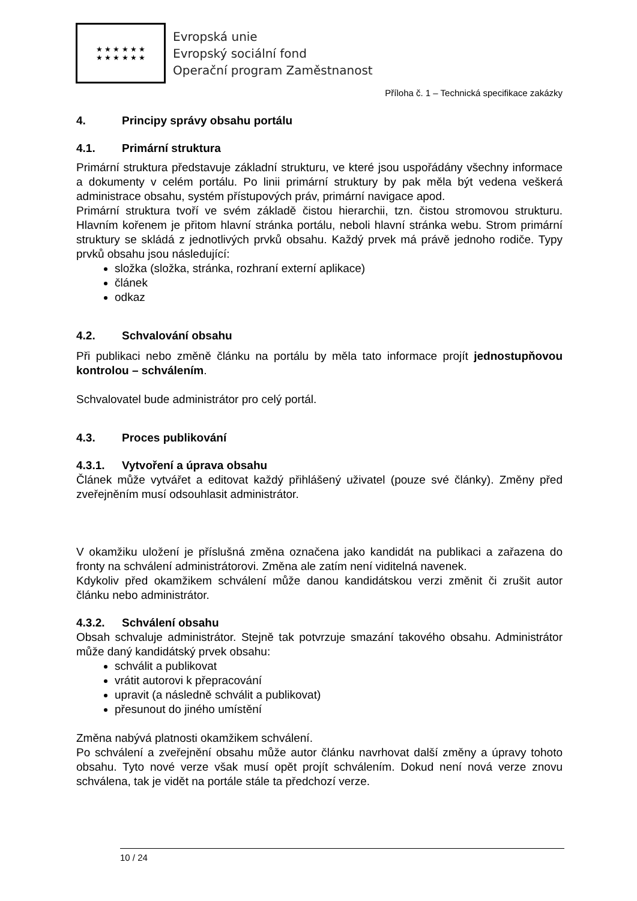★ ★ ★ ★ ★ ★
★ ★ ★ ★ ★ ★
Evropská unie
Evropský sociální fond
Operační program Zaměstnanost
Příloha č. 1 – Technická specifikace zakázky
4. Principy správy obsahu portálu
4.1. Primární struktura
Primární struktura představuje základní strukturu, ve které jsou uspořádány všechny informace a dokumenty v celém portálu. Po linii primární struktury by pak měla být vedena veškerá administrace obsahu, systém přístupových práv, primární navigace apod.
Primární struktura tvoří ve svém základě čistou hierarchii, tzn. čistou stromovou strukturu. Hlavním kořenem je přitom hlavní stránka portálu, neboli hlavní stránka webu. Strom primární struktury se skládá z jednotlivých prvků obsahu. Každý prvek má právě jednoho rodiče. Typy prvků obsahu jsou následující:
složka (složka, stránka, rozhraní externí aplikace)
článek
odkaz
4.2. Schvalování obsahu
Při publikaci nebo změně článku na portálu by měla tato informace projít jednostupňovou kontrolou – schválením.
Schvalovatel bude administrátor pro celý portál.
4.3. Proces publikování
4.3.1. Vytvoření a úprava obsahu
Článek může vytvářet a editovat každý přihlášený uživatel (pouze své články). Změny před zveřejněním musí odsouhlasit administrátor.
V okamžiku uložení je příslušná změna označena jako kandidát na publikaci a zařazena do fronty na schválení administrátorovi. Změna ale zatím není viditelná navenek.
Kdykoliv před okamžikem schválení může danou kandidátskou verzi změnit či zrušit autor článku nebo administrátor.
4.3.2. Schválení obsahu
Obsah schvaluje administrátor. Stejně tak potvrzuje smazání takového obsahu. Administrátor může daný kandidátský prvek obsahu:
schválit a publikovat
vrátit autorovi k přepracování
upravit (a následně schválit a publikovat)
přesunout do jiného umístění
Změna nabývá platnosti okamžikem schválení.
Po schválení a zveřejnění obsahu může autor článku navrhovat další změny a úpravy tohoto obsahu. Tyto nové verze však musí opět projít schválením. Dokud není nová verze znovu schválena, tak je vidět na portále stále ta předchozí verze.
10 / 24